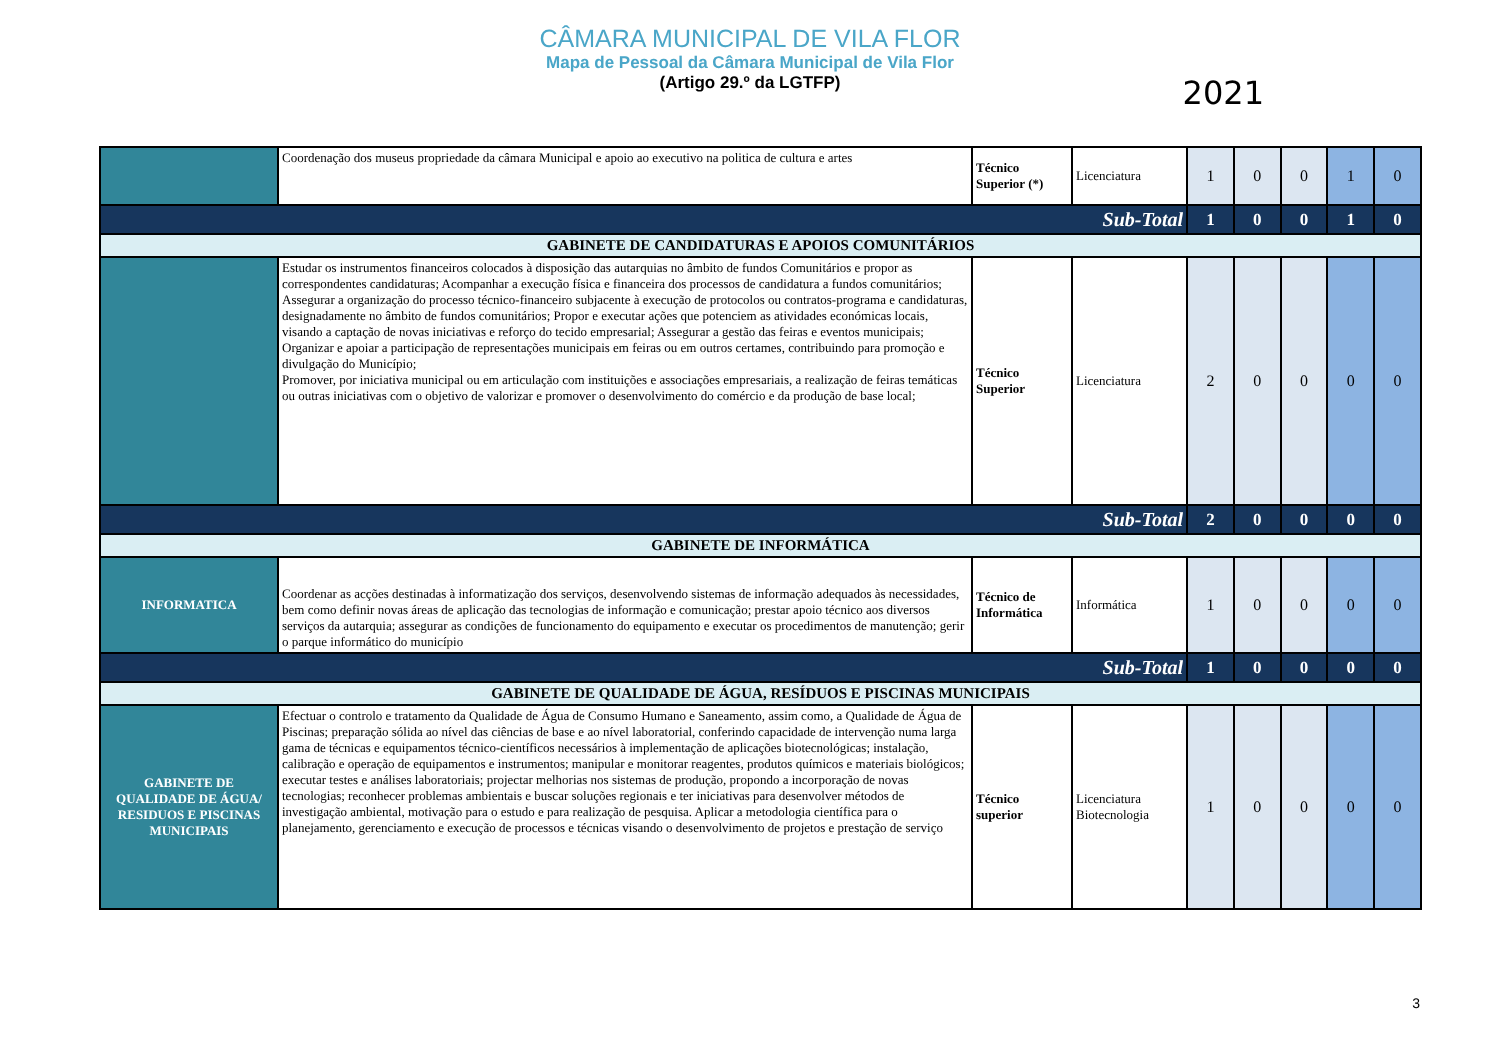CÂMARA MUNICIPAL DE VILA FLOR
Mapa de Pessoal da Câmara Municipal de Vila Flor
(Artigo 29.º da LGTFP)
2021
| | Coordenação dos museus propriedade da câmara Municipal e apoio ao executivo na politica de cultura e artes | Técnico Superior (*) | Licenciatura | 1 | 0 | 0 | 1 | 0 |
| Sub-Total | | | | 1 | 0 | 0 | 1 | 0 |
| GABINETE DE CANDIDATURAS E APOIOS COMUNITÁRIOS | | | | | | | | |
| | Estudar os instrumentos financeiros colocados à disposição das autarquias no âmbito de fundos Comunitários e propor as correspondentes candidaturas; Acompanhar a execução física e financeira dos processos de candidatura a fundos comunitários; Assegurar a organização do processo técnico-financeiro subjacente à execução de protocolos ou contratos-programa e candidaturas, designadamente no âmbito de fundos comunitários; Propor e executar ações que potenciem as atividades económicas locais, visando a captação de novas iniciativas e reforço do tecido empresarial; Assegurar a gestão das feiras e eventos municipais; Organizar e apoiar a participação de representações municipais em feiras ou em outros certames, contribuindo para promoção e divulgação do Município; Promover, por iniciativa municipal ou em articulação com instituições e associações empresariais, a realização de feiras temáticas ou outras iniciativas com o objetivo de valorizar e promover o desenvolvimento do comércio e da produção de base local; | Técnico Superior | Licenciatura | 2 | 0 | 0 | 0 | 0 |
| Sub-Total | | | | 2 | 0 | 0 | 0 | 0 |
| GABINETE DE INFORMÁTICA | | | | | | | | |
| INFORMATICA | Coordenar as acções destinadas à informatização dos serviços, desenvolvendo sistemas de informação adequados às necessidades, bem como definir novas áreas de aplicação das tecnologias de informação e comunicação; prestar apoio técnico aos diversos serviços da autarquia; assegurar as condições de funcionamento do equipamento e executar os procedimentos de manutenção; gerir o parque informático do município | Técnico de Informática | Informática | 1 | 0 | 0 | 0 | 0 |
| Sub-Total | | | | 1 | 0 | 0 | 0 | 0 |
| GABINETE DE QUALIDADE DE ÁGUA, RESÍDUOS E PISCINAS MUNICIPAIS | | | | | | | | |
| GABINETE DE QUALIDADE DE ÁGUA/ RESIDUOS E PISCINAS MUNICIPAIS | Efectuar o controlo e tratamento da Qualidade de Água de Consumo Humano e Saneamento, assim como, a Qualidade de Água de Piscinas; preparação sólida ao nível das ciências de base e ao nível laboratorial, conferindo capacidade de intervenção numa larga gama de técnicas e equipamentos técnico-científicos necessários à implementação de aplicações biotecnológicas; instalação, calibração e operação de equipamentos e instrumentos; manipular e monitorar reagentes, produtos químicos e materiais biológicos; executar testes e análises laboratoriais; projectar melhorias nos sistemas de produção, propondo a incorporação de novas tecnologias; reconhecer problemas ambientais e buscar soluções regionais e ter iniciativas para desenvolver métodos de investigação ambiental, motivação para o estudo e para realização de pesquisa. Aplicar a metodologia científica para o planejamento, gerenciamento e execução de processos e técnicas visando o desenvolvimento de projetos e prestação de serviço | Técnico superior | Licenciatura Biotecnologia | 1 | 0 | 0 | 0 | 0 |
3